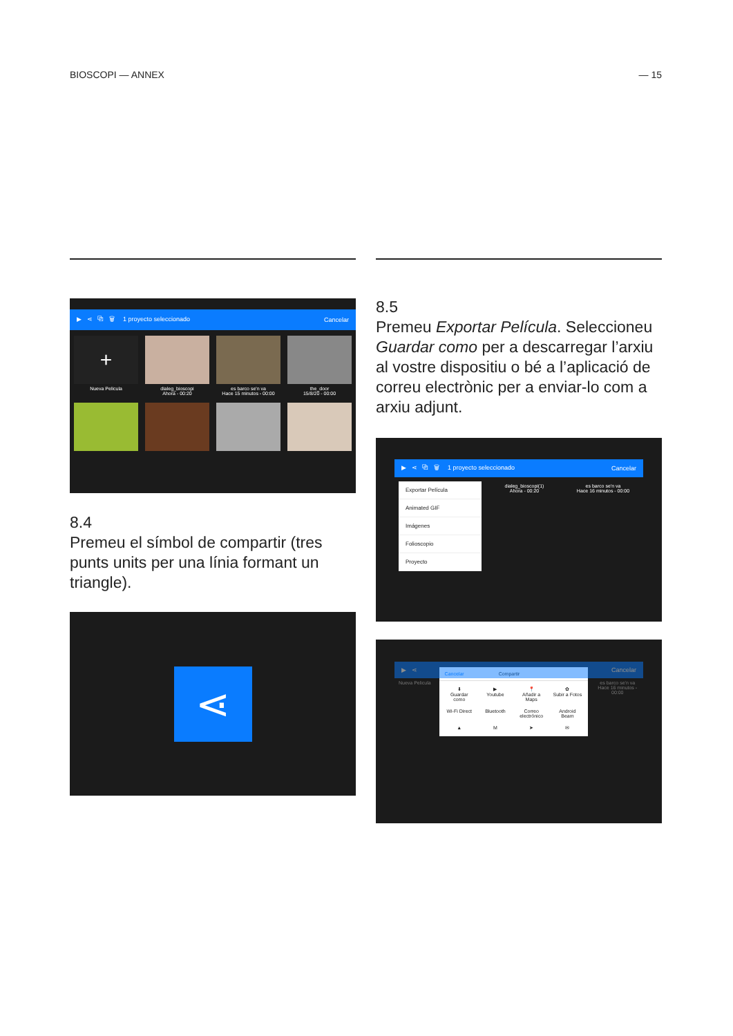BIOSCOPI — ANNEX — 15
▶ ⋖ ⧉ 🗑 1 proyecto seleccionado Cancelar
+
Nueva Pelicula
dialeg_bioscopi
Ahora - 00:20
es barco se'n va
Hace 15 minutos - 00:00
the_door
15/8/20 - 00:00
8.4
Premeu el símbol de compartir (tres punts units per una línia formant un triangle).
⋖
8.5
Premeu Exportar Película. Seleccioneu Guardar como per a descarregar l’arxiu al vostre dispositiu o bé a l’aplicació de correu electrònic per a enviar-lo com a arxiu adjunt.
▶ ⋖ ⧉ 🗑 1 proyecto seleccionado Cancelar
Exportar Película
Animated GIF
Imágenes
Folioscopio
Proyecto
dialeg_bioscopi(1)
Ahora - 00:20
es barco se'n va
Hace 16 minutos - 00:00
▶ ⋖ Cancelar
Nueva Pelicula
Cancelar Compartir
⬇
Guardar como
▶
Youtube
📍
Añadir a Maps
✿
Subir a Fotos
Wi-Fi Direct
Bluetooth
Correo electrónico
Android Beam
▲
M
➤
✉
es barco se'n va
Hace 16 minutos - 00:00